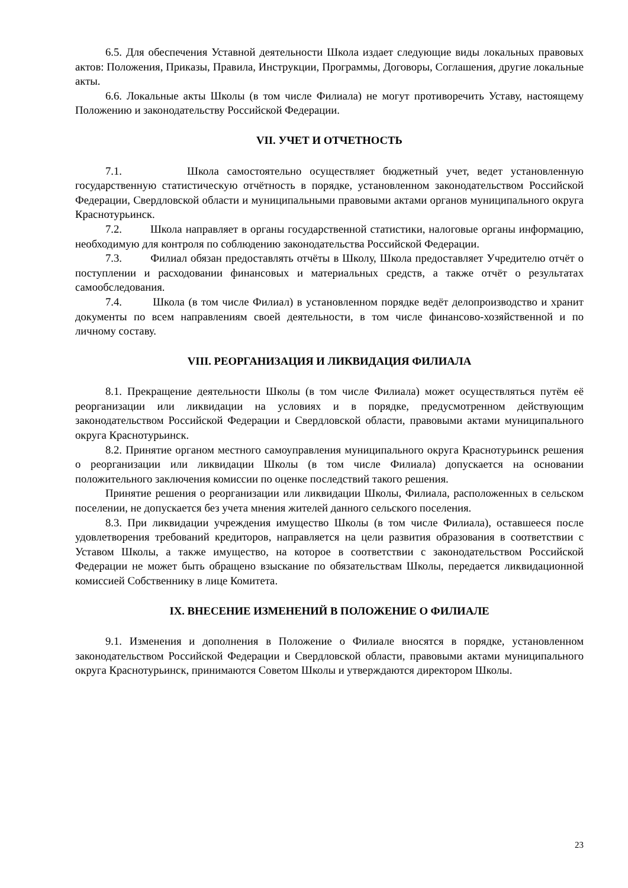6.5. Для обеспечения Уставной деятельности Школа издает следующие виды локальных правовых актов: Положения, Приказы, Правила, Инструкции, Программы, Договоры, Соглашения, другие локальные акты.
6.6. Локальные акты Школы (в том числе Филиала) не могут противоречить Уставу, настоящему Положению и законодательству Российской Федерации.
VII. УЧЕТ И ОТЧЕТНОСТЬ
7.1. Школа самостоятельно осуществляет бюджетный учет, ведет установленную государственную статистическую отчётность в порядке, установленном законодательством Российской Федерации, Свердловской области и муниципальными правовыми актами органов муниципального округа Краснотурьинск.
7.2. Школа направляет в органы государственной статистики, налоговые органы информацию, необходимую для контроля по соблюдению законодательства Российской Федерации.
7.3. Филиал обязан предоставлять отчёты в Школу, Школа предоставляет Учредителю отчёт о поступлении и расходовании финансовых и материальных средств, а также отчёт о результатах самообследования.
7.4. Школа (в том числе Филиал) в установленном порядке ведёт делопроизводство и хранит документы по всем направлениям своей деятельности, в том числе финансово-хозяйственной и по личному составу.
VIII. РЕОРГАНИЗАЦИЯ И ЛИКВИДАЦИЯ ФИЛИАЛА
8.1. Прекращение деятельности Школы (в том числе Филиала) может осуществляться путём её реорганизации или ликвидации на условиях и в порядке, предусмотренном действующим законодательством Российской Федерации и Свердловской области, правовыми актами муниципального округа Краснотурьинск.
8.2. Принятие органом местного самоуправления муниципального округа Краснотурьинск решения о реорганизации или ликвидации Школы (в том числе Филиала) допускается на основании положительного заключения комиссии по оценке последствий такого решения.
Принятие решения о реорганизации или ликвидации Школы, Филиала, расположенных в сельском поселении, не допускается без учета мнения жителей данного сельского поселения.
8.3. При ликвидации учреждения имущество Школы (в том числе Филиала), оставшееся после удовлетворения требований кредиторов, направляется на цели развития образования в соответствии с Уставом Школы, а также имущество, на которое в соответствии с законодательством Российской Федерации не может быть обращено взыскание по обязательствам Школы, передается ликвидационной комиссией Собственнику в лице Комитета.
IX. ВНЕСЕНИЕ ИЗМЕНЕНИЙ В ПОЛОЖЕНИЕ О ФИЛИАЛЕ
9.1. Изменения и дополнения в Положение о Филиале вносятся в порядке, установленном законодательством Российской Федерации и Свердловской области, правовыми актами муниципального округа Краснотурьинск, принимаются Советом Школы и утверждаются директором Школы.
23